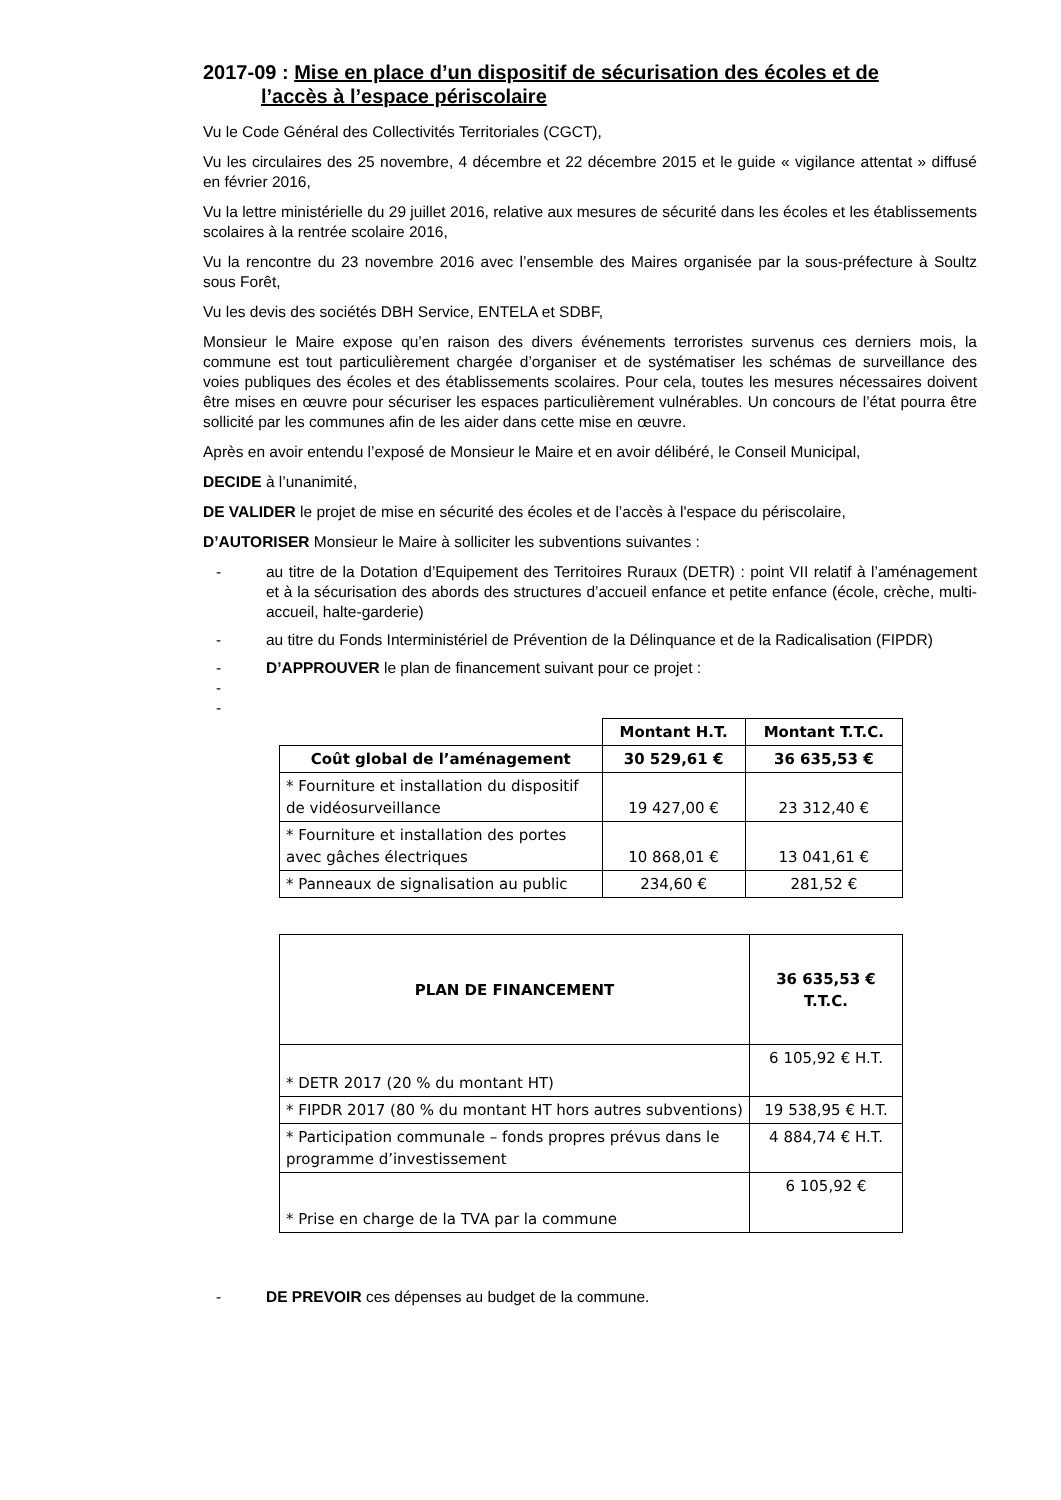2017-09 : Mise en place d’un dispositif de sécurisation des écoles et de
l’accès à l’espace périscolaire
Vu le Code Général des Collectivités Territoriales (CGCT),
Vu les circulaires des 25 novembre, 4 décembre et 22 décembre 2015 et le guide « vigilance attentat » diffusé en février 2016,
Vu la lettre ministérielle du 29 juillet 2016, relative aux mesures de sécurité dans les écoles et les établissements scolaires à la rentrée scolaire 2016,
Vu la rencontre du 23 novembre 2016 avec l’ensemble des Maires organisée par la sous-préfecture à Soultz sous Forêt,
Vu les devis des sociétés DBH Service, ENTELA et SDBF,
Monsieur le Maire expose qu’en raison des divers événements terroristes survenus ces derniers mois, la commune est tout particulièrement chargée d’organiser et de systématiser les schémas de surveillance des voies publiques des écoles et des établissements scolaires. Pour cela, toutes les mesures nécessaires doivent être mises en œuvre pour sécuriser les espaces particulièrement vulnérables. Un concours de l’état pourra être sollicité par les communes afin de les aider dans cette mise en œuvre.
Après en avoir entendu l’exposé de Monsieur le Maire et en avoir délibéré, le Conseil Municipal,
DECIDE à l’unanimité,
DE VALIDER le projet de mise en sécurité des écoles et de l’accès à l'espace du périscolaire,
D’AUTORISER Monsieur le Maire à solliciter les subventions suivantes :
- au titre de la Dotation d’Equipement des Territoires Ruraux (DETR) : point VII relatif à l’aménagement et à la sécurisation des abords des structures d’accueil enfance et petite enfance (école, crèche, multi-accueil, halte-garderie)
- au titre du Fonds Interministériel de Prévention de la Délinquance et de la Radicalisation (FIPDR)
- D’APPROUVER le plan de financement suivant pour ce projet :
-
-
| | Montant H.T. | Montant T.T.C. |
| Coût global de l’aménagement | 30 529,61 € | 36 635,53 € |
| * Fourniture et installation du dispositif de vidéosurveillance | 19 427,00 € | 23 312,40 € |
| * Fourniture et installation des portes avec gâches électriques | 10 868,01 € | 13 041,61 € |
| * Panneaux de signalisation au public | 234,60 € | 281,52 € |
| PLAN DE FINANCEMENT | 36 635,53 € T.T.C. |
| --- | --- |
| * DETR 2017 (20 % du montant HT) | 6 105,92 € H.T. |
| * FIPDR 2017 (80 % du montant HT hors autres subventions) | 19 538,95 € H.T. |
| * Participation communale – fonds propres prévus dans le programme d’investissement | 4 884,74 € H.T. |
| * Prise en charge de la TVA par la commune | 6 105,92 € |
- DE PREVOIR ces dépenses au budget de la commune.